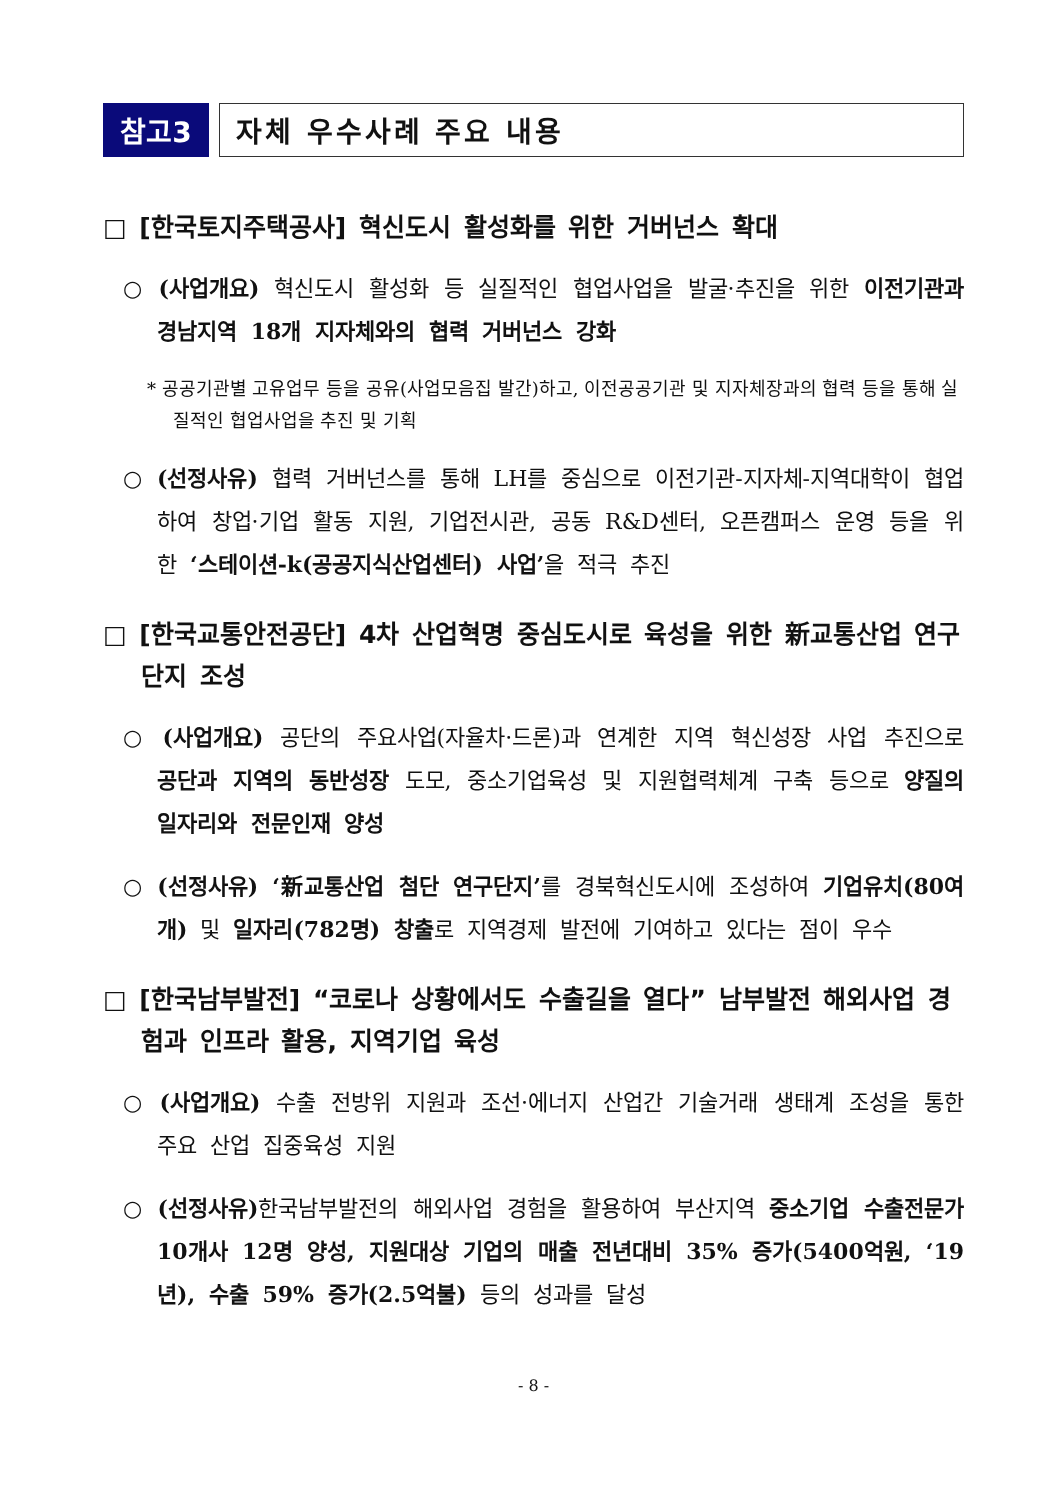참고3 자체 우수사례 주요 내용
□ [한국토지주택공사] 혁신도시 활성화를 위한 거버넌스 확대
○ (사업개요) 혁신도시 활성화 등 실질적인 협업사업을 발굴·추진을 위한 이전기관과 경남지역 18개 지자체와의 협력 거버넌스 강화
* 공공기관별 고유업무 등을 공유(사업모음집 발간)하고, 이전공공기관 및 지자체장과의 협력 등을 통해 실질적인 협업사업을 추진 및 기획
○ (선정사유) 협력 거버넌스를 통해 LH를 중심으로 이전기관-지자체-지역대학이 협업하여 창업·기업 활동 지원, 기업전시관, 공동 R&D센터, 오픈캠퍼스 운영 등을 위한 ‘스테이션-k(공공지식산업센터) 사업’을 적극 추진
□ [한국교통안전공단] 4차 산업혁명 중심도시로 육성을 위한 新교통산업 연구단지 조성
○ (사업개요) 공단의 주요사업(자율차·드론)과 연계한 지역 혁신성장 사업 추진으로 공단과 지역의 동반성장 도모, 중소기업육성 및 지원협력체계 구축 등으로 양질의 일자리와 전문인재 양성
○ (선정사유) ‘新교통산업 첨단 연구단지’를 경북혁신도시에 조성하여 기업유치(80여개) 및 일자리(782명) 창출로 지역경제 발전에 기여하고 있다는 점이 우수
□ [한국남부발전] “코로나 상황에서도 수출길을 열다” 남부발전 해외사업 경험과 인프라 활용, 지역기업 육성
○ (사업개요) 수출 전방위 지원과 조선·에너지 산업간 기술거래 생태계 조성을 통한 주요 산업 집중육성 지원
○ (선정사유) 한국남부발전의 해외사업 경험을 활용하여 부산지역 중소기업 수출전문가 10개사 12명 양성, 지원대상 기업의 매출 전년대비 35% 증가(5400억원, ‘19년), 수출 59% 증가(2.5억불) 등의 성과를 달성
- 8 -